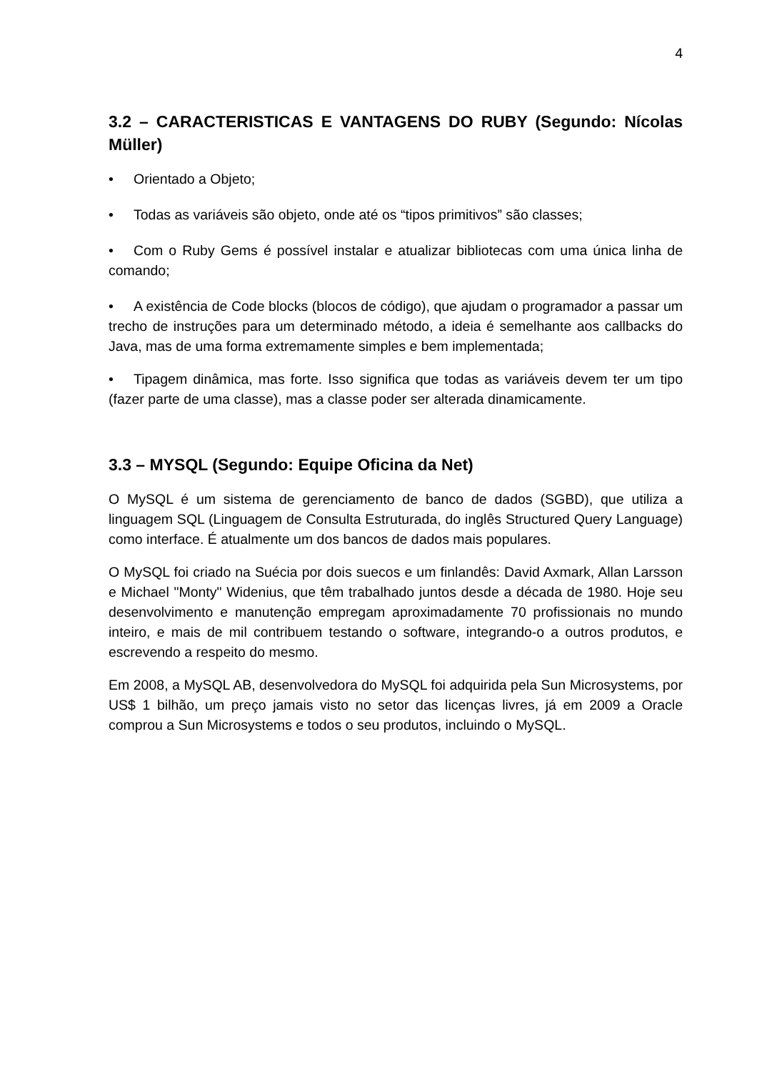4
3.2 – CARACTERISTICAS E VANTAGENS DO RUBY (Segundo: Nícolas Müller)
• Orientado a Objeto;
• Todas as variáveis são objeto, onde até os “tipos primitivos” são classes;
• Com o Ruby Gems é possível instalar e atualizar bibliotecas com uma única linha de comando;
• A existência de Code blocks (blocos de código), que ajudam o programador a passar um trecho de instruções para um determinado método, a ideia é semelhante aos callbacks do Java, mas de uma forma extremamente simples e bem implementada;
• Tipagem dinâmica, mas forte. Isso significa que todas as variáveis devem ter um tipo (fazer parte de uma classe), mas a classe poder ser alterada dinamicamente.
3.3 – MYSQL (Segundo: Equipe Oficina da Net)
O MySQL é um sistema de gerenciamento de banco de dados (SGBD), que utiliza a linguagem SQL (Linguagem de Consulta Estruturada, do inglês Structured Query Language) como interface. É atualmente um dos bancos de dados mais populares.
O MySQL foi criado na Suécia por dois suecos e um finlandês: David Axmark, Allan Larsson e Michael "Monty" Widenius, que têm trabalhado juntos desde a década de 1980. Hoje seu desenvolvimento e manutenção empregam aproximadamente 70 profissionais no mundo inteiro, e mais de mil contribuem testando o software, integrando-o a outros produtos, e escrevendo a respeito do mesmo.
Em 2008, a MySQL AB, desenvolvedora do MySQL foi adquirida pela Sun Microsystems, por US$ 1 bilhão, um preço jamais visto no setor das licenças livres, já em 2009 a Oracle comprou a Sun Microsystems e todos o seu produtos, incluindo o MySQL.